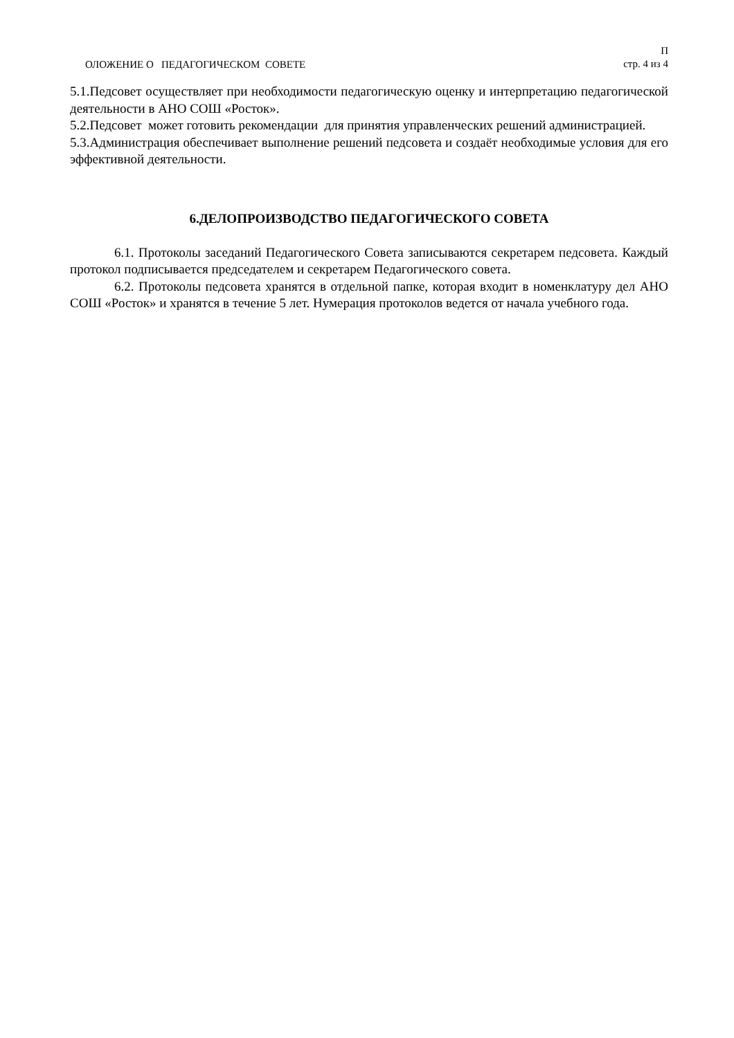ОЛОЖЕНИЕ О ПЕДАГОГИЧЕСКОМ СОВЕТЕ
П
стр. 4 из 4
5.1.Педсовет осуществляет при необходимости педагогическую оценку и интерпретацию педагогической деятельности в АНО СОШ «Росток».
5.2.Педсовет может готовить рекомендации для принятия управленческих решений администрацией.
5.3.Администрация обеспечивает выполнение решений педсовета и создаёт необходимые условия для его эффективной деятельности.
6.ДЕЛОПРОИЗВОДСТВО ПЕДАГОГИЧЕСКОГО СОВЕТА
6.1. Протоколы заседаний Педагогического Совета записываются секретарем педсовета. Каждый протокол подписывается председателем и секретарем Педагогического совета.
6.2. Протоколы педсовета хранятся в отдельной папке, которая входит в номенклатуру дел АНО СОШ «Росток» и хранятся в течение 5 лет. Нумерация протоколов ведется от начала учебного года.